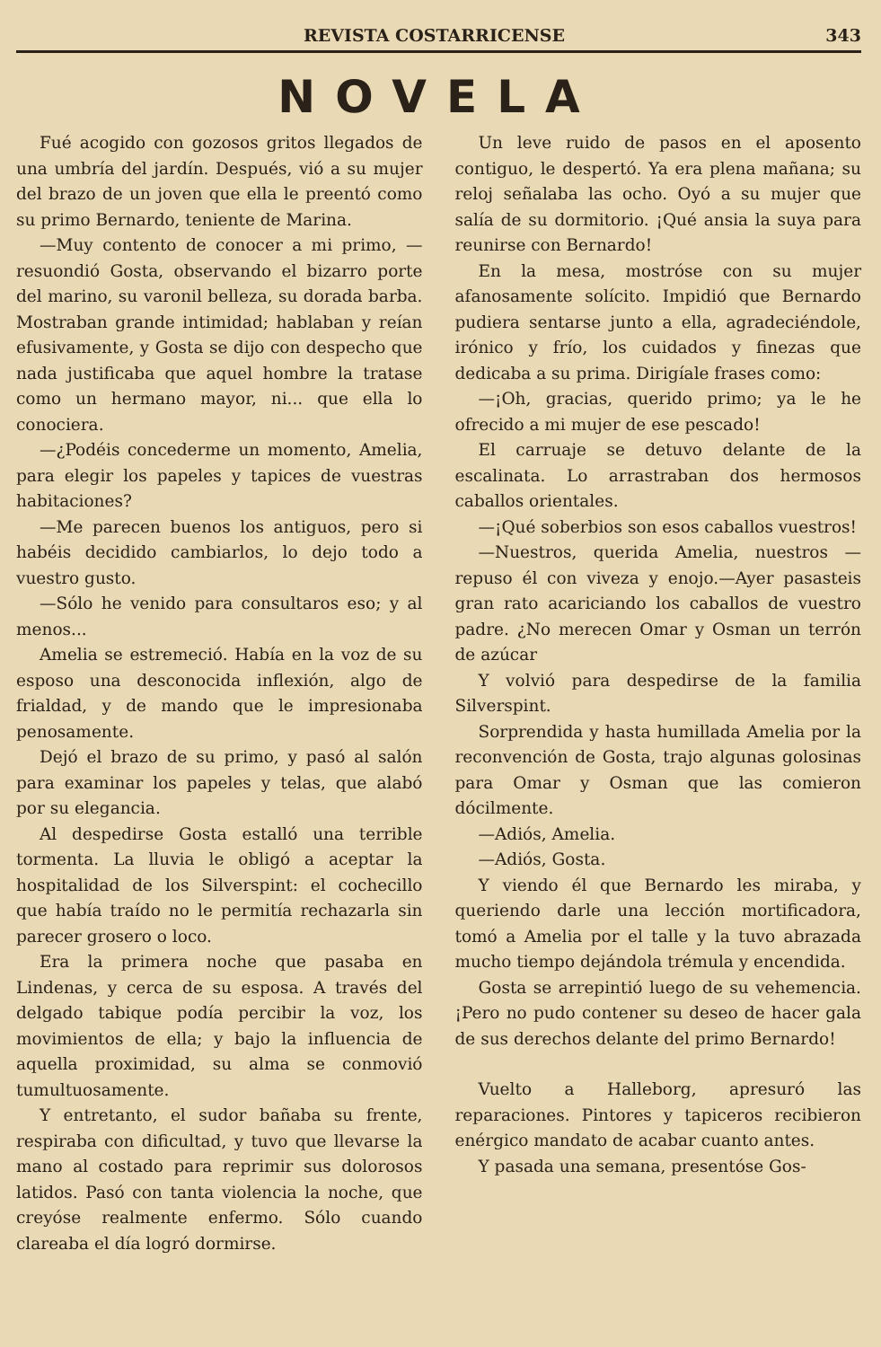REVISTA COSTARRICENSE 343
NOVELA
Fué acogido con gozosos gritos llegados de una umbría del jardín. Después, vió a su mujer del brazo de un joven que ella le preentó como su primo Bernardo, teniente de Marina.
—Muy contento de conocer a mi primo, — resuondió Gosta, observando el bizarro porte del marino, su varonil belleza, su dorada barba. Mostraban grande intimidad; hablaban y reían efusivamente, y Gosta se dijo con despecho que nada justificaba que aquel hombre la tratase como un hermano mayor, ni... que ella lo conociera.
—¿Podéis concederme un momento, Amelia, para elegir los papeles y tapices de vuestras habitaciones?
—Me parecen buenos los antiguos, pero si habéis decidido cambiarlos, lo dejo todo a vuestro gusto.
—Sólo he venido para consultaros eso; y al menos...
Amelia se estremeció. Había en la voz de su esposo una desconocida inflexión, algo de frialdad, y de mando que le impresionaba penosamente.
Dejó el brazo de su primo, y pasó al salón para examinar los papeles y telas, que alabó por su elegancia.
Al despedirse Gosta estalló una terrible tormenta. La lluvia le obligó a aceptar la hospitalidad de los Silverspint: el cochecillo que había traído no le permitía rechazarla sin parecer grosero o loco.
Era la primera noche que pasaba en Lindenas, y cerca de su esposa. A través del delgado tabique podía percibir la voz, los movimientos de ella; y bajo la influencia de aquella proximidad, su alma se conmovió tumultuosamente.
Y entretanto, el sudor bañaba su frente, respiraba con dificultad, y tuvo que llevarse la mano al costado para reprimir sus dolorosos latidos. Pasó con tanta violencia la noche, que creyóse realmente enfermo. Sólo cuando clareaba el día logró dormirse.
Un leve ruido de pasos en el aposento contiguo, le despertó. Ya era plena mañana; su reloj señalaba las ocho. Oyó a su mujer que salía de su dormitorio. ¡Qué ansia la suya para reunirse con Bernardo!
En la mesa, mostróse con su mujer afanosamente solícito. Impidió que Bernardo pudiera sentarse junto a ella, agradeciéndole, irónico y frío, los cuidados y finezas que dedicaba a su prima. Dirigíale frases como:
—¡Oh, gracias, querido primo; ya le he ofrecido a mi mujer de ese pescado!
El carruaje se detuvo delante de la escalinata. Lo arrastraban dos hermosos caballos orientales.
—¡Qué soberbios son esos caballos vuestros!
—Nuestros, querida Amelia, nuestros —repuso él con viveza y enojo.—Ayer pasasteis gran rato acariciando los caballos de vuestro padre. ¿No merecen Omar y Osman un terrón de azúcar
Y volvió para despedirse de la familia Silverspint.
Sorprendida y hasta humillada Amelia por la reconvención de Gosta, trajo algunas golosinas para Omar y Osman que las comieron dócilmente.
—Adiós, Amelia.
—Adiós, Gosta.
Y viendo él que Bernardo les miraba, y queriendo darle una lección mortificadora, tomó a Amelia por el talle y la tuvo abrazada mucho tiempo dejándola trémula y encendida.
Gosta se arrepintió luego de su vehemencia. ¡Pero no pudo contener su deseo de hacer gala de sus derechos delante del primo Bernardo!
Vuelto a Halleborg, apresuró las reparaciones. Pintores y tapiceros recibieron enérgico mandato de acabar cuanto antes.
Y pasada una semana, presentóse Gos-